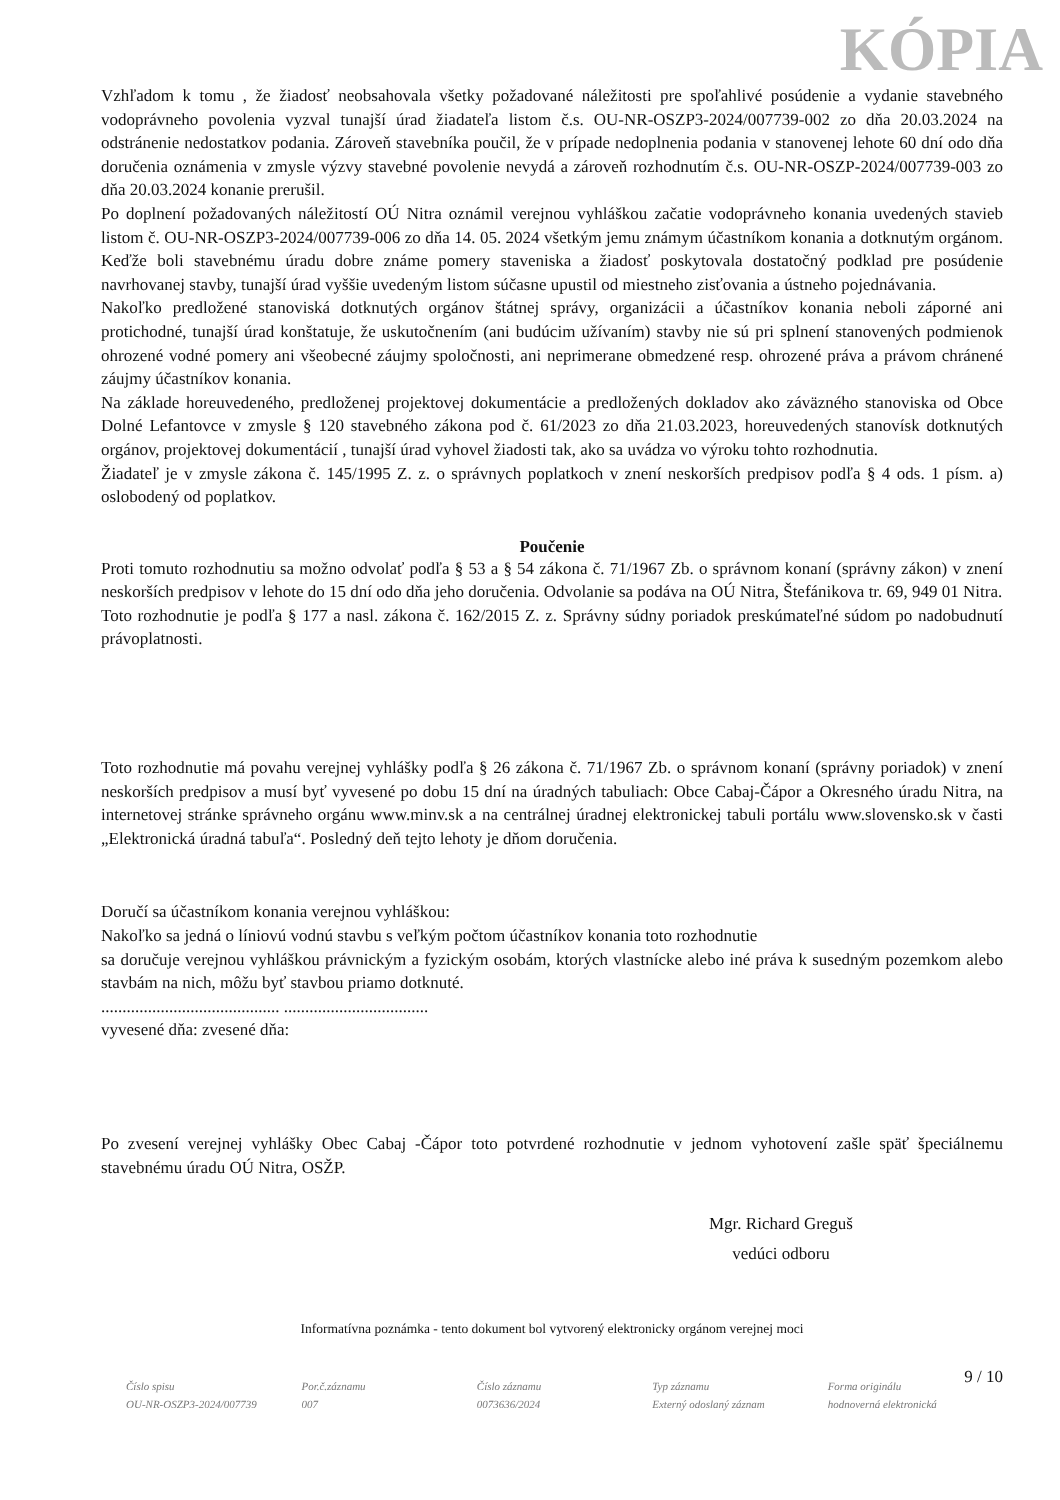KÓPIA
Vzhľadom k tomu , že žiadosť neobsahovala všetky požadované náležitosti pre spoľahlivé posúdenie a vydanie stavebného vodoprávneho povolenia vyzval tunajší úrad žiadateľa listom č.s. OU-NR-OSZP3-2024/007739-002 zo dňa 20.03.2024 na odstránenie nedostatkov podania. Zároveň stavebníka poučil, že v prípade nedoplnenia podania v stanovenej lehote 60 dní odo dňa doručenia oznámenia v zmysle výzvy stavebné povolenie nevydá a zároveň rozhodnutím č.s. OU-NR-OSZP-2024/007739-003 zo dňa 20.03.2024 konanie prerušil.
Po doplnení požadovaných náležitostí OÚ Nitra oznámil verejnou vyhláškou začatie vodoprávneho konania uvedených stavieb listom č. OU-NR-OSZP3-2024/007739-006 zo dňa 14. 05. 2024 všetkým jemu známym účastníkom konania a dotknutým orgánom. Keďže boli stavebnému úradu dobre známe pomery staveniska a žiadosť poskytovala dostatočný podklad pre posúdenie navrhovanej stavby, tunajší úrad vyššie uvedeným listom súčasne upustil od miestneho zisťovania a ústneho pojednávania.
Nakoľko predložené stanoviská dotknutých orgánov štátnej správy, organizácii a účastníkov konania neboli záporné ani protichodné, tunajší úrad konštatuje, že uskutočnením (ani budúcim užívaním) stavby nie sú pri splnení stanovených podmienok ohrozené vodné pomery ani všeobecné záujmy spoločnosti, ani neprimerane obmedzené resp. ohrozené práva a právom chránené záujmy účastníkov konania.
Na základe horeuvedeného, predloženej projektovej dokumentácie a predložených dokladov ako záväzného stanoviska od Obce Dolné Lefantovce v zmysle § 120 stavebného zákona pod č. 61/2023 zo dňa 21.03.2023, horeuvedených stanovísk dotknutých orgánov, projektovej dokumentácií , tunajší úrad vyhovel žiadosti tak, ako sa uvádza vo výroku tohto rozhodnutia.
Žiadateľ je v zmysle zákona č. 145/1995 Z. z. o správnych poplatkoch v znení neskorších predpisov podľa § 4 ods. 1 písm. a) oslobodený od poplatkov.
Poučenie
Proti tomuto rozhodnutiu sa možno odvolať podľa § 53 a § 54 zákona č. 71/1967 Zb. o správnom konaní (správny zákon) v znení neskorších predpisov v lehote do 15 dní odo dňa jeho doručenia. Odvolanie sa podáva na OÚ Nitra, Štefánikova tr. 69, 949 01 Nitra.
Toto rozhodnutie je podľa § 177 a nasl. zákona č. 162/2015 Z. z. Správny súdny poriadok preskúmateľné súdom po nadobudnutí právoplatnosti.
Toto rozhodnutie má povahu verejnej vyhlášky podľa § 26 zákona č. 71/1967 Zb. o správnom konaní (správny poriadok) v znení neskorších predpisov a musí byť vyvesené po dobu 15 dní na úradných tabuliach: Obce Cabaj-Čápor a Okresného úradu Nitra, na internetovej stránke správneho orgánu www.minv.sk a na centrálnej úradnej elektronickej tabuli portálu www.slovensko.sk v časti „Elektronická úradná tabuľa“. Posledný deň tejto lehoty je dňom doručenia.
Doručí sa účastníkom konania verejnou vyhláškou:
Nakoľko sa jedná o líniovú vodnú stavbu s veľkým počtom účastníkov konania toto rozhodnutie
sa doručuje verejnou vyhláškou právnickým a fyzickým osobám, ktorých vlastnícke alebo iné práva k susedným pozemkom alebo stavbám na nich, môžu byť stavbou priamo dotknuté.
.......................................... ..................................
vyvesené dňa: zvesené dňa:
Po zvesení verejnej vyhlášky Obec Cabaj -Čápor toto potvrdené rozhodnutie v jednom vyhotovení zašle späť špeciálnemu stavebnému úradu OÚ Nitra, OSŽP.
Mgr. Richard Greguš
vedúci odboru
Informatívna poznámka - tento dokument bol vytvorený elektronicky orgánom verejnej moci
9 / 10
Číslo spisu
OU-NR-OSZP3-2024/007739
Por.č.záznamu
007
Číslo záznamu
0073636/2024
Typ záznamu
Externý odoslaný záznam
Forma originálu
hodnoverná elektronická